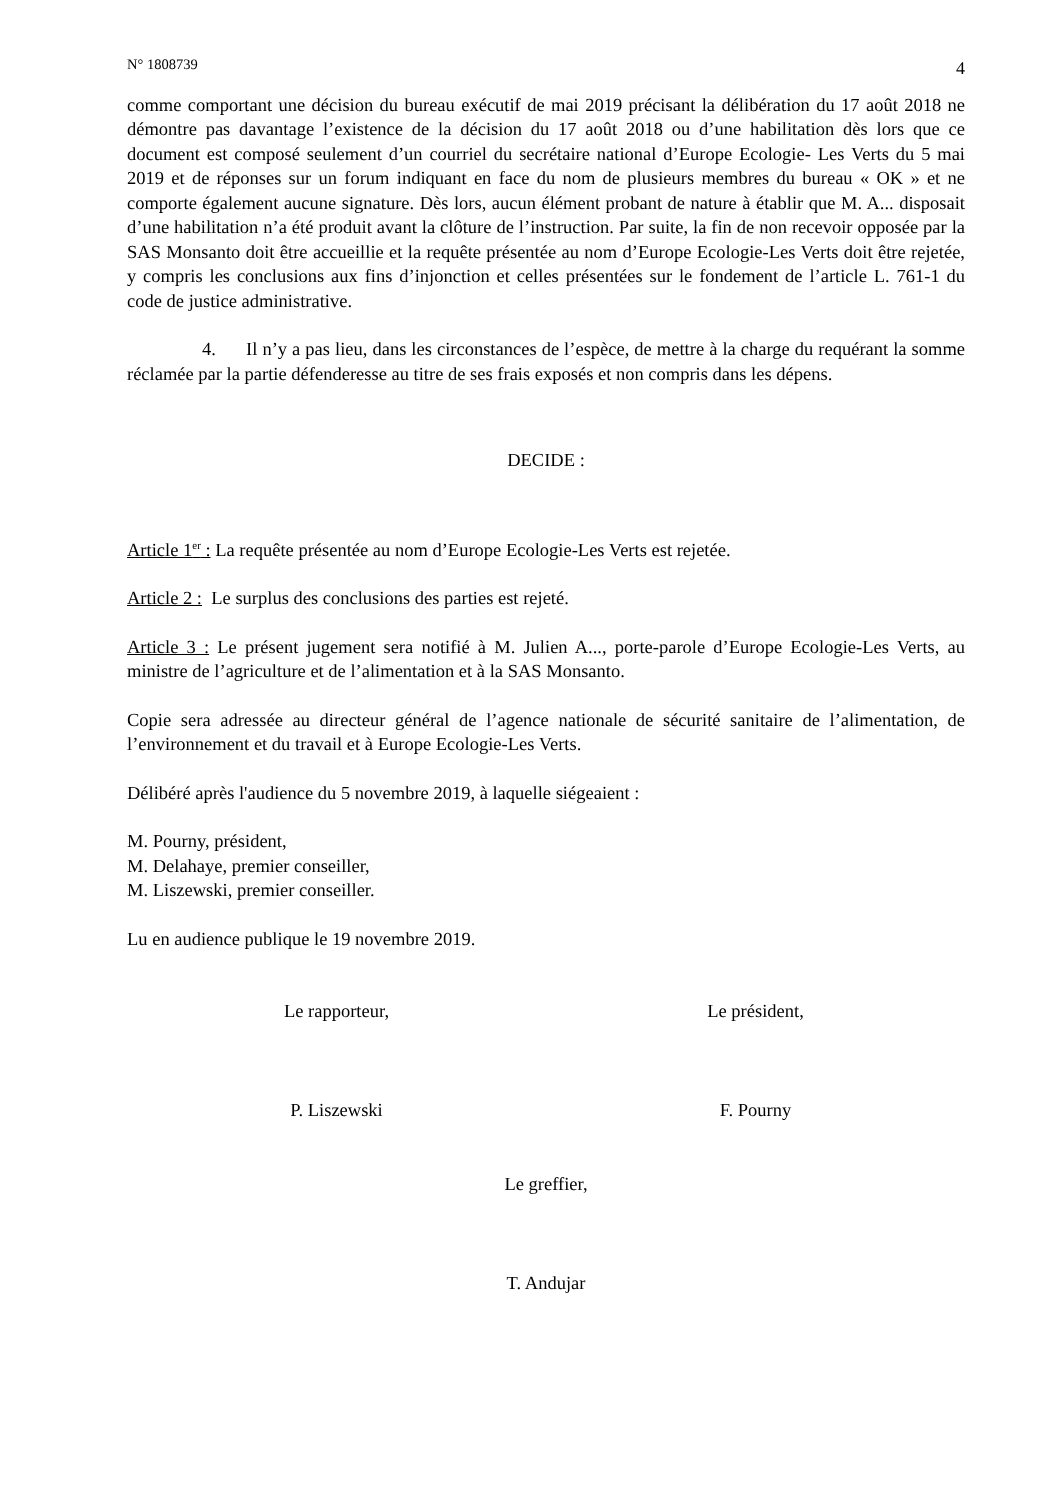N° 1808739 4
comme comportant une décision du bureau exécutif de mai 2019 précisant la délibération du 17 août 2018 ne démontre pas davantage l’existence de la décision du 17 août 2018 ou d’une habilitation dès lors que ce document est composé seulement d’un courriel du secrétaire national d’Europe Ecologie- Les Verts du 5 mai 2019 et de réponses sur un forum indiquant en face du nom de plusieurs membres du bureau « OK » et ne comporte également aucune signature. Dès lors, aucun élément probant de nature à établir que M. A... disposait d’une habilitation n’a été produit avant la clôture de l’instruction. Par suite, la fin de non recevoir opposée par la SAS Monsanto doit être accueillie et la requête présentée au nom d’Europe Ecologie-Les Verts doit être rejetée, y compris les conclusions aux fins d’injonction et celles présentées sur le fondement de l’article L. 761-1 du code de justice administrative.
4. Il n’y a pas lieu, dans les circonstances de l’espèce, de mettre à la charge du requérant la somme réclamée par la partie défenderesse au titre de ses frais exposés et non compris dans les dépens.
DECIDE :
Article 1<sup>er</sup> : La requête présentée au nom d’Europe Ecologie-Les Verts est rejetée.
Article 2 : Le surplus des conclusions des parties est rejeté.
Article 3 : Le présent jugement sera notifié à M. Julien A..., porte-parole d’Europe Ecologie-Les Verts, au ministre de l’agriculture et de l’alimentation et à la SAS Monsanto.
Copie sera adressée au directeur général de l’agence nationale de sécurité sanitaire de l’alimentation, de l’environnement et du travail et à Europe Ecologie-Les Verts.
Délibéré après l'audience du 5 novembre 2019, à laquelle siégeaient :
M. Pourny, président,
M. Delahaye, premier conseiller,
M. Liszewski, premier conseiller.
Lu en audience publique le 19 novembre 2019.
Le rapporteur, Le président,
P. Liszewski F. Pourny
Le greffier,
T. Andujar